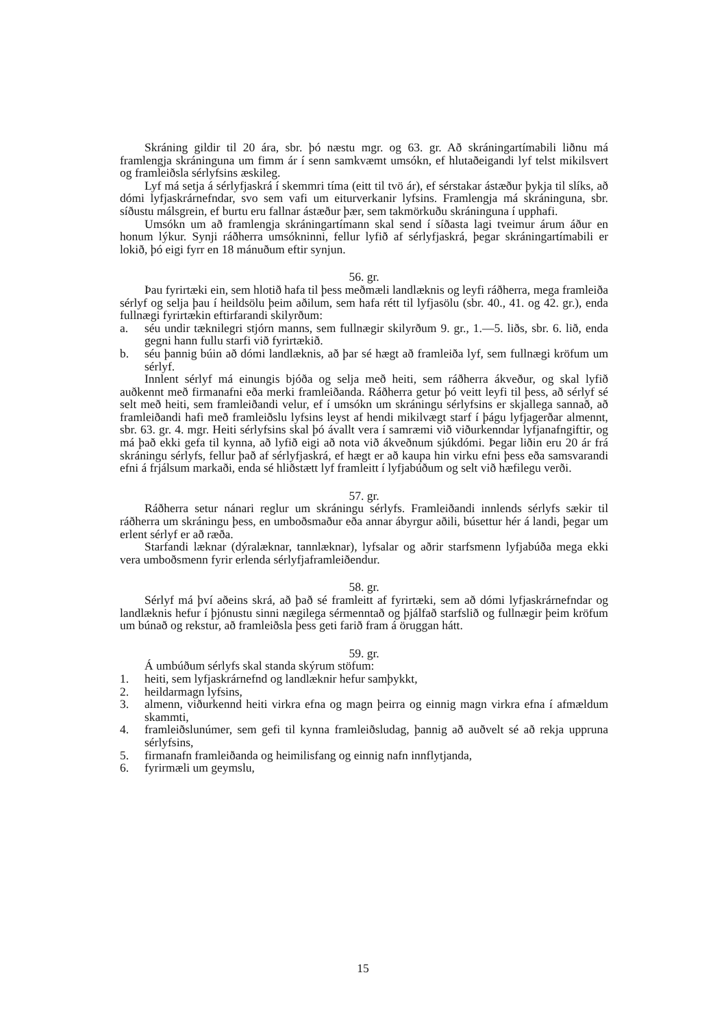Skráning gildir til 20 ára, sbr. þó næstu mgr. og 63. gr. Að skráningartímabili liðnu má framlengja skráninguna um fimm ár í senn samkvæmt umsókn, ef hlutaðeigandi lyf telst mikilsvert og framleiðsla sérlyfsins æskileg.
Lyf má setja á sérlyfjaskrá í skemmri tíma (eitt til tvö ár), ef sérstakar ástæður þykja til slíks, að dómi lyfjaskrárnefndar, svo sem vafi um eiturverkanir lyfsins. Framlengja má skráninguna, sbr. síðustu málsgrein, ef burtu eru fallnar ástæður þær, sem takmörkuðu skráninguna í upphafi.
Umsókn um að framlengja skráningartímann skal send í síðasta lagi tveimur árum áður en honum lýkur. Synji ráðherra umsókninni, fellur lyfið af sérlyfjaskrá, þegar skráningartímabili er lokið, þó eigi fyrr en 18 mánuðum eftir synjun.
56. gr.
Þau fyrirtæki ein, sem hlotið hafa til þess meðmæli landlæknis og leyfi ráðherra, mega framleiða sérlyf og selja þau í heildsölu þeim aðilum, sem hafa rétt til lyfjasölu (sbr. 40., 41. og 42. gr.), enda fullnægi fyrirtækin eftirfarandi skilyrðum:
a. séu undir tæknilegri stjórn manns, sem fullnægir skilyrðum 9. gr., 1.—5. liðs, sbr. 6. lið, enda gegni hann fullu starfi við fyrirtækið.
b. séu þannig búin að dómi landlæknis, að þar sé hægt að framleiða lyf, sem fullnægi kröfum um sérlyf.
Innlent sérlyf má einungis bjóða og selja með heiti, sem ráðherra ákveður, og skal lyfið auðkennt með firmanafni eða merki framleiðanda. Ráðherra getur þó veitt leyfi til þess, að sérlyf sé selt með heiti, sem framleiðandi velur, ef í umsókn um skráningu sérlyfsins er skjallega sannað, að framleiðandi hafi með framleiðslu lyfsins leyst af hendi mikilvægt starf í þágu lyfjagerðar almennt, sbr. 63. gr. 4. mgr. Heiti sérlyfsins skal þó ávallt vera í samræmi við viðurkenndar lyfjanafngiftir, og má það ekki gefa til kynna, að lyfið eigi að nota við ákveðnum sjúkdómi. Þegar liðin eru 20 ár frá skráningu sérlyfs, fellur það af sérlyfjaskrá, ef hægt er að kaupa hin virku efni þess eða samsvarandi efni á frjálsum markaði, enda sé hliðstætt lyf framleitt í lyfjabúðum og selt við hæfilegu verði.
57. gr.
Ráðherra setur nánari reglur um skráningu sérlyfs. Framleiðandi innlends sérlyfs sækir til ráðherra um skráningu þess, en umboðsmaður eða annar ábyrgur aðili, búsettur hér á landi, þegar um erlent sérlyf er að ræða.
Starfandi læknar (dýralæknar, tannlæknar), lyfsalar og aðrir starfsmenn lyfjabúða mega ekki vera umboðsmenn fyrir erlenda sérlyfjaframleiðendur.
58. gr.
Sérlyf má því aðeins skrá, að það sé framleitt af fyrirtæki, sem að dómi lyfjaskrárnefndar og landlæknis hefur í þjónustu sinni nægilega sérmenntað og þjálfað starfslið og fullnægir þeim kröfum um búnað og rekstur, að framleiðsla þess geti farið fram á öruggan hátt.
59. gr.
Á umbúðum sérlyfs skal standa skýrum stöfum:
1. heiti, sem lyfjaskrárnefnd og landlæknir hefur samþykkt,
2. heildarmagn lyfsins,
3. almenn, viðurkennd heiti virkra efna og magn þeirra og einnig magn virkra efna í afmældum skammti,
4. framleiðslunúmer, sem gefi til kynna framleiðsludag, þannig að auðvelt sé að rekja uppruna sérlyfsins,
5. firmanafn framleiðanda og heimilisfang og einnig nafn innflytjanda,
6. fyrirmæli um geymslu,
15